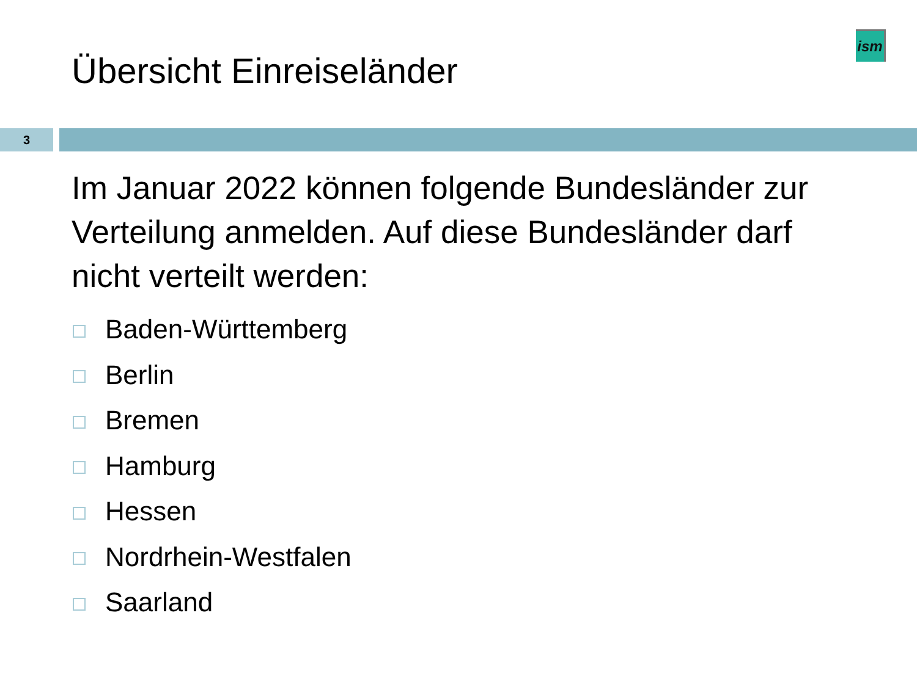ism
Übersicht Einreiseländer
3
Im Januar 2022 können folgende Bundesländer zur Verteilung anmelden. Auf diese Bundesländer darf nicht verteilt werden:
Baden-Württemberg
Berlin
Bremen
Hamburg
Hessen
Nordrhein-Westfalen
Saarland